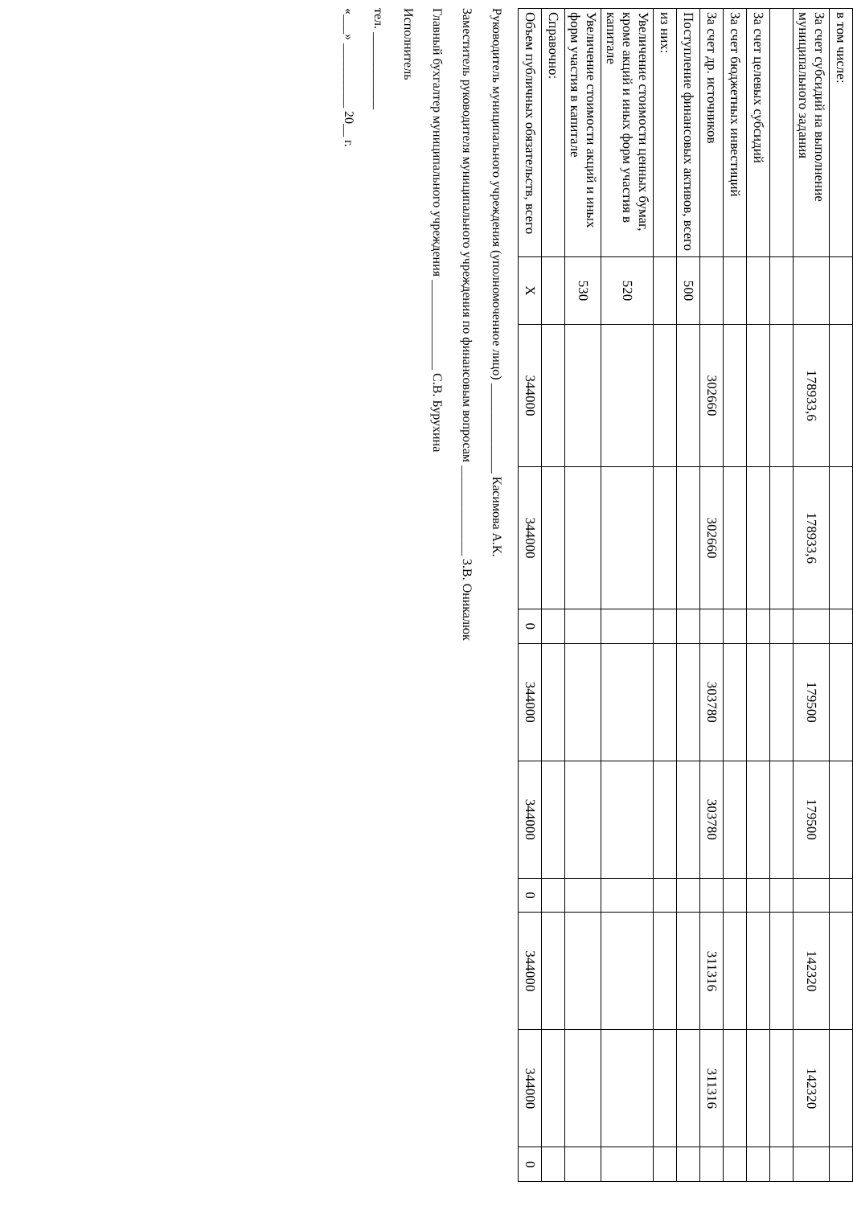| в том числе: | | | | | | | | | | |
| За счет субсидий на выполнение муниципального задания | | 178933,6 | 178933,6 | | 179500 | 179500 | | 142320 | 142320 | |
| За счет целевых субсидий | | | | | | | | | | |
| За счет бюджетных инвестиций | | | | | | | | | | |
| За счет др. источников | | 302660 | 302660 | | 303780 | 303780 | | 311316 | 311316 | |
| Поступление финансовых активов, всего | 500 | | | | | | | | | |
| из них: | | | | | | | | | | |
| Увеличение стоимости ценных бумаг, кроме акций и иных форм участия в капитале | 520 | | | | | | | | | |
| Увеличение стоимости акций и иных форм участия в капитале | 530 | | | | | | | | | |
| Справочно: | | | | | | | | | | |
| Объем публичных обязательств, всего | Х | 344000 | 344000 | 0 | 344000 | 344000 | 0 | 344000 | 344000 | 0 |
Руководитель муниципального учреждения (уполномоченное лицо) ______________ Касимова А.К.
Заместитель руководителя муниципального учреждения по финансовым вопросам ______________ З.В. Оникалюк
Главный бухгалтер муниципального учреждения ______________ С.В. Бурухина
Исполнитель
тел. ____________
«___» __________ 20__ г.